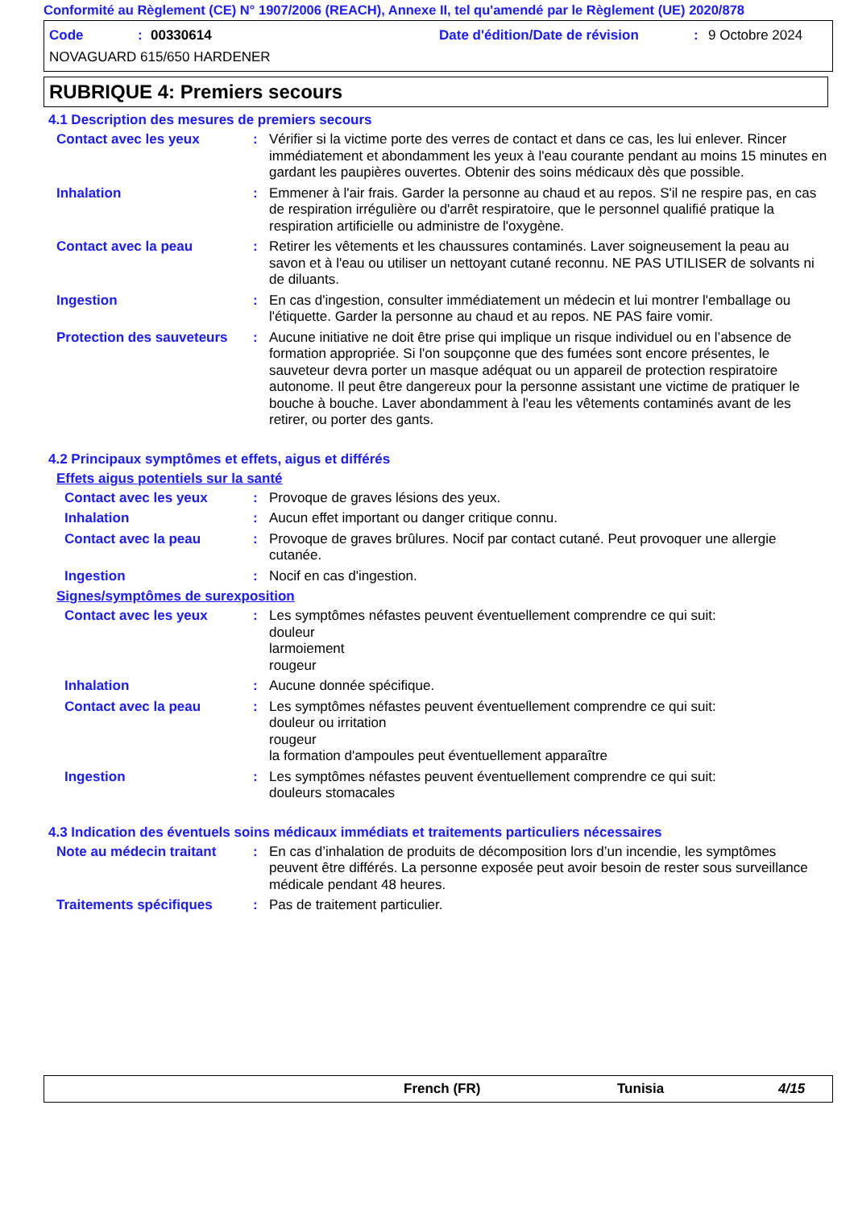Conformité au Règlement (CE) N° 1907/2006 (REACH), Annexe II, tel qu'amendé par le Règlement (UE) 2020/878
Code: 00330614 Date d'édition/Date de révision: 9 Octobre 2024
NOVAGUARD 615/650 HARDENER
RUBRIQUE 4: Premiers secours
4.1 Description des mesures de premiers secours
Contact avec les yeux : Vérifier si la victime porte des verres de contact et dans ce cas, les lui enlever. Rincer immédiatement et abondamment les yeux à l'eau courante pendant au moins 15 minutes en gardant les paupières ouvertes. Obtenir des soins médicaux dès que possible.
Inhalation : Emmener à l'air frais. Garder la personne au chaud et au repos. S'il ne respire pas, en cas de respiration irrégulière ou d'arrêt respiratoire, que le personnel qualifié pratique la respiration artificielle ou administre de l'oxygène.
Contact avec la peau : Retirer les vêtements et les chaussures contaminés. Laver soigneusement la peau au savon et à l'eau ou utiliser un nettoyant cutané reconnu. NE PAS UTILISER de solvants ni de diluants.
Ingestion : En cas d'ingestion, consulter immédiatement un médecin et lui montrer l'emballage ou l'étiquette. Garder la personne au chaud et au repos. NE PAS faire vomir.
Protection des sauveteurs
: Aucune initiative ne doit être prise qui implique un risque individuel ou en l’absence de formation appropriée. Si l'on soupçonne que des fumées sont encore présentes, le sauveteur devra porter un masque adéquat ou un appareil de protection respiratoire autonome. Il peut être dangereux pour la personne assistant une victime de pratiquer le bouche à bouche. Laver abondamment à l'eau les vêtements contaminés avant de les retirer, ou porter des gants.
4.2 Principaux symptômes et effets, aigus et différés
Effets aigus potentiels sur la santé
Contact avec les yeux : Provoque de graves lésions des yeux.
Inhalation : Aucun effet important ou danger critique connu.
Contact avec la peau : Provoque de graves brûlures. Nocif par contact cutané. Peut provoquer une allergie cutanée.
Ingestion : Nocif en cas d'ingestion.
Signes/symptômes de surexposition
Contact avec les yeux : Les symptômes néfastes peuvent éventuellement comprendre ce qui suit:
douleur
larmoiement
rougeur
Inhalation : Aucune donnée spécifique.
Contact avec la peau : Les symptômes néfastes peuvent éventuellement comprendre ce qui suit:
douleur ou irritation
rougeur
la formation d'ampoules peut éventuellement apparaître
Ingestion : Les symptômes néfastes peuvent éventuellement comprendre ce qui suit:
douleurs stomacales
4.3 Indication des éventuels soins médicaux immédiats et traitements particuliers nécessaires
Note au médecin traitant
: En cas d’inhalation de produits de décomposition lors d’un incendie, les symptômes peuvent être différés. La personne exposée peut avoir besoin de rester sous surveillance médicale pendant 48 heures.
Traitements spécifiques : Pas de traitement particulier.
French (FR) Tunisia 4/15